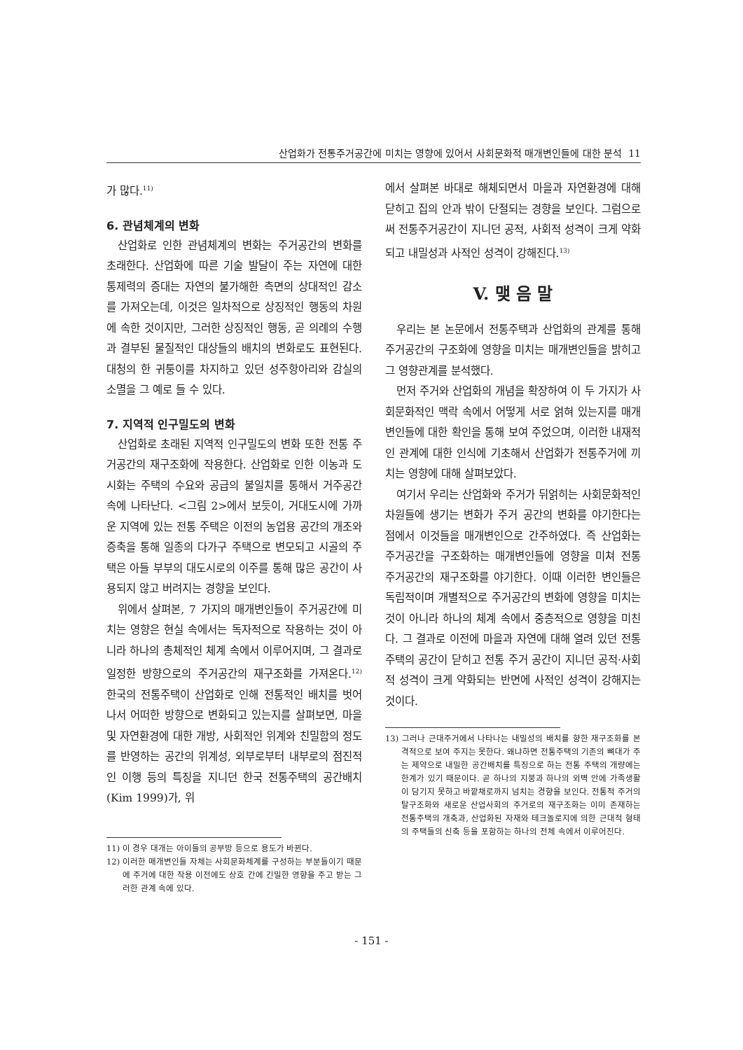산업화가 전통주거공간에 미치는 영향에 있어서 사회문화적 매개변인들에 대한 분석 11
가 많다.<sup>11)</sup>
6. 관념체계의 변화
산업화로 인한 관념체계의 변화는 주거공간의 변화를 초래한다. 산업화에 따른 기술 발달이 주는 자연에 대한 통제력의 증대는 자연의 불가해한 측면의 상대적인 감소를 가져오는데, 이것은 일차적으로 상징적인 행동의 차원에 속한 것이지만, 그러한 상징적인 행동, 곧 의례의 수행과 결부된 물질적인 대상들의 배치의 변화로도 표현된다. 대청의 한 귀퉁이를 차지하고 있던 성주항아리와 감실의 소멸을 그 예로 들 수 있다.
7. 지역적 인구밀도의 변화
산업화로 초래된 지역적 인구밀도의 변화 또한 전통 주거공간의 재구조화에 작용한다. 산업화로 인한 이농과 도시화는 주택의 수요와 공급의 불일치를 통해서 거주공간 속에 나타난다. <그림 2>에서 보듯이, 거대도시에 가까운 지역에 있는 전통 주택은 이전의 농업용 공간의 개조와 증축을 통해 일종의 다가구 주택으로 변모되고 시골의 주택은 아들 부부의 대도시로의 이주를 통해 많은 공간이 사용되지 않고 버려지는 경향을 보인다.
위에서 살펴본, 7 가지의 매개변인들이 주거공간에 미치는 영향은 현실 속에서는 독자적으로 작용하는 것이 아니라 하나의 총체적인 체계 속에서 이루어지며, 그 결과로 일정한 방향으로의 주거공간의 재구조화를 가져온다.<sup>12)</sup> 한국의 전통주택이 산업화로 인해 전통적인 배치를 벗어나서 어떠한 방향으로 변화되고 있는지를 살펴보면, 마을 및 자연환경에 대한 개방, 사회적인 위계와 친밀함의 정도를 반영하는 공간의 위계성, 외부로부터 내부로의 점진적인 이행 등의 특징을 지니던 한국 전통주택의 공간배치(Kim 1999)가, 위
11) 이 경우 대개는 아이들의 공부방 등으로 용도가 바뀐다.
12) 이러한 매개변인들 자체는 사회문화체계를 구성하는 부분들이기 때문에 주거에 대한 작용 이전에도 상호 간에 긴밀한 영향을 주고 받는 그러한 관계 속에 있다.
에서 살펴본 바대로 해체되면서 마을과 자연환경에 대해 닫히고 집의 안과 밖이 단절되는 경향을 보인다. 그럼으로써 전통주거공간이 지니던 공적, 사회적 성격이 크게 약화되고 내밀성과 사적인 성격이 강해진다.<sup>13)</sup>
V. 맺 음 말
우리는 본 논문에서 전통주택과 산업화의 관계를 통해 주거공간의 구조화에 영향을 미치는 매개변인들을 밝히고 그 영향관계를 분석했다.
먼저 주거와 산업화의 개념을 확장하여 이 두 가지가 사회문화적인 맥락 속에서 어떻게 서로 얽혀 있는지를 매개변인들에 대한 확인을 통해 보여 주었으며, 이러한 내재적인 관계에 대한 인식에 기초해서 산업화가 전통주거에 끼치는 영향에 대해 살펴보았다.
여기서 우리는 산업화와 주거가 뒤얽히는 사회문화적인 차원들에 생기는 변화가 주거 공간의 변화를 야기한다는 점에서 이것들을 매개변인으로 간주하였다. 즉 산업화는 주거공간을 구조화하는 매개변인들에 영향을 미쳐 전통 주거공간의 재구조화를 야기한다. 이때 이러한 변인들은 독립적이며 개별적으로 주거공간의 변화에 영향을 미치는 것이 아니라 하나의 체계 속에서 중층적으로 영향을 미친다. 그 결과로 이전에 마을과 자연에 대해 열려 있던 전통주택의 공간이 닫히고 전통 주거 공간이 지니던 공적·사회적 성격이 크게 약화되는 반면에 사적인 성격이 강해지는 것이다.
13) 그러나 근대주거에서 나타나는 내밀성의 배치를 향한 재구조화를 본격적으로 보여 주지는 못한다. 왜냐하면 전통주택의 기존의 뼈대가 주는 제약으로 내밀한 공간배치를 특징으로 하는 전통 주택의 개량에는 한계가 있기 때문이다. 곧 하나의 지붕과 하나의 외벽 안에 가족생활이 담기지 못하고 바깥채로까지 넘치는 경향을 보인다. 전통적 주거의 탈구조화와 새로운 산업사회의 주거로의 재구조화는 이미 존재하는 전통주택의 개축과, 산업화된 자재와 테크놀로지에 의한 근대적 형태의 주택들의 신축 등을 포함하는 하나의 전체 속에서 이루어진다.
- 151 -